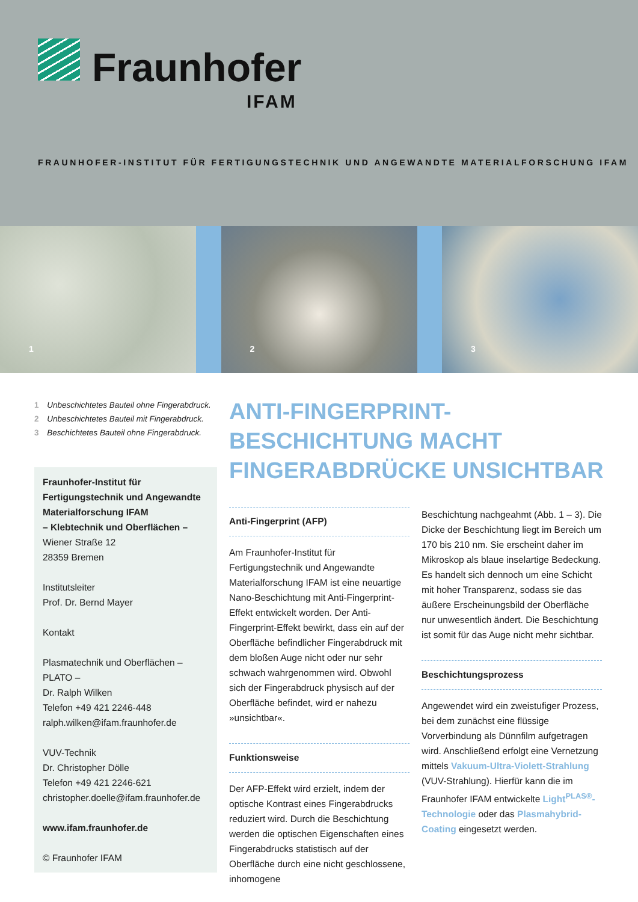Fraunhofer
IFAM
FRAUNHOFER-INSTITUT FÜR FERTIGUNGSTECHNIK UND ANGEWANDTE MATERIALFORSCHUNG IFAM
1
2
3
1 Unbeschichtetes Bauteil ohne Fingerabdruck.
2 Unbeschichtetes Bauteil mit Fingerabdruck.
3 Beschichtetes Bauteil ohne Fingerabdruck.
Fraunhofer-Institut für Fertigungstechnik und Angewandte Materialforschung IFAM
– Klebtechnik und Oberflächen –
Wiener Straße 12
28359 Bremen
Institutsleiter
Prof. Dr. Bernd Mayer
Kontakt
Plasmatechnik und Oberflächen – PLATO –
Dr. Ralph Wilken
Telefon +49 421 2246-448
ralph.wilken@ifam.fraunhofer.de
VUV-Technik
Dr. Christopher Dölle
Telefon +49 421 2246-621
christopher.doelle@ifam.fraunhofer.de
www.ifam.fraunhofer.de
© Fraunhofer IFAM
ANTI-FINGERPRINT-BESCHICHTUNG MACHT FINGERABDRÜCKE UNSICHTBAR
Anti-Fingerprint (AFP)
Am Fraunhofer-Institut für Fertigungstechnik und Angewandte Materialforschung IFAM ist eine neuartige Nano-Beschichtung mit Anti-Fingerprint-Effekt entwickelt worden. Der Anti-Fingerprint-Effekt bewirkt, dass ein auf der Oberfläche befindlicher Fingerabdruck mit dem bloßen Auge nicht oder nur sehr schwach wahrgenommen wird. Obwohl sich der Fingerabdruck physisch auf der Oberfläche befindet, wird er nahezu »unsichtbar«.
Funktionsweise
Der AFP-Effekt wird erzielt, indem der optische Kontrast eines Fingerabdrucks reduziert wird. Durch die Beschichtung werden die optischen Eigenschaften eines Fingerabdrucks statistisch auf der Oberfläche durch eine nicht geschlossene, inhomogene
Beschichtung nachgeahmt (Abb. 1 – 3). Die Dicke der Beschichtung liegt im Bereich um 170 bis 210 nm. Sie erscheint daher im Mikroskop als blaue inselartige Bedeckung. Es handelt sich dennoch um eine Schicht mit hoher Transparenz, sodass sie das äußere Erscheinungsbild der Oberfläche nur unwesentlich ändert. Die Beschichtung ist somit für das Auge nicht mehr sichtbar.
Beschichtungsprozess
Angewendet wird ein zweistufiger Prozess, bei dem zunächst eine flüssige Vorverbindung als Dünnfilm aufgetragen wird. Anschließend erfolgt eine Vernetzung mittels Vakuum-Ultra-Violett-Strahlung (VUV-Strahlung). Hierfür kann die im Fraunhofer IFAM entwickelte Light<sup>PLAS®</sup>-Technologie oder das Plasmahybrid-Coating eingesetzt werden.